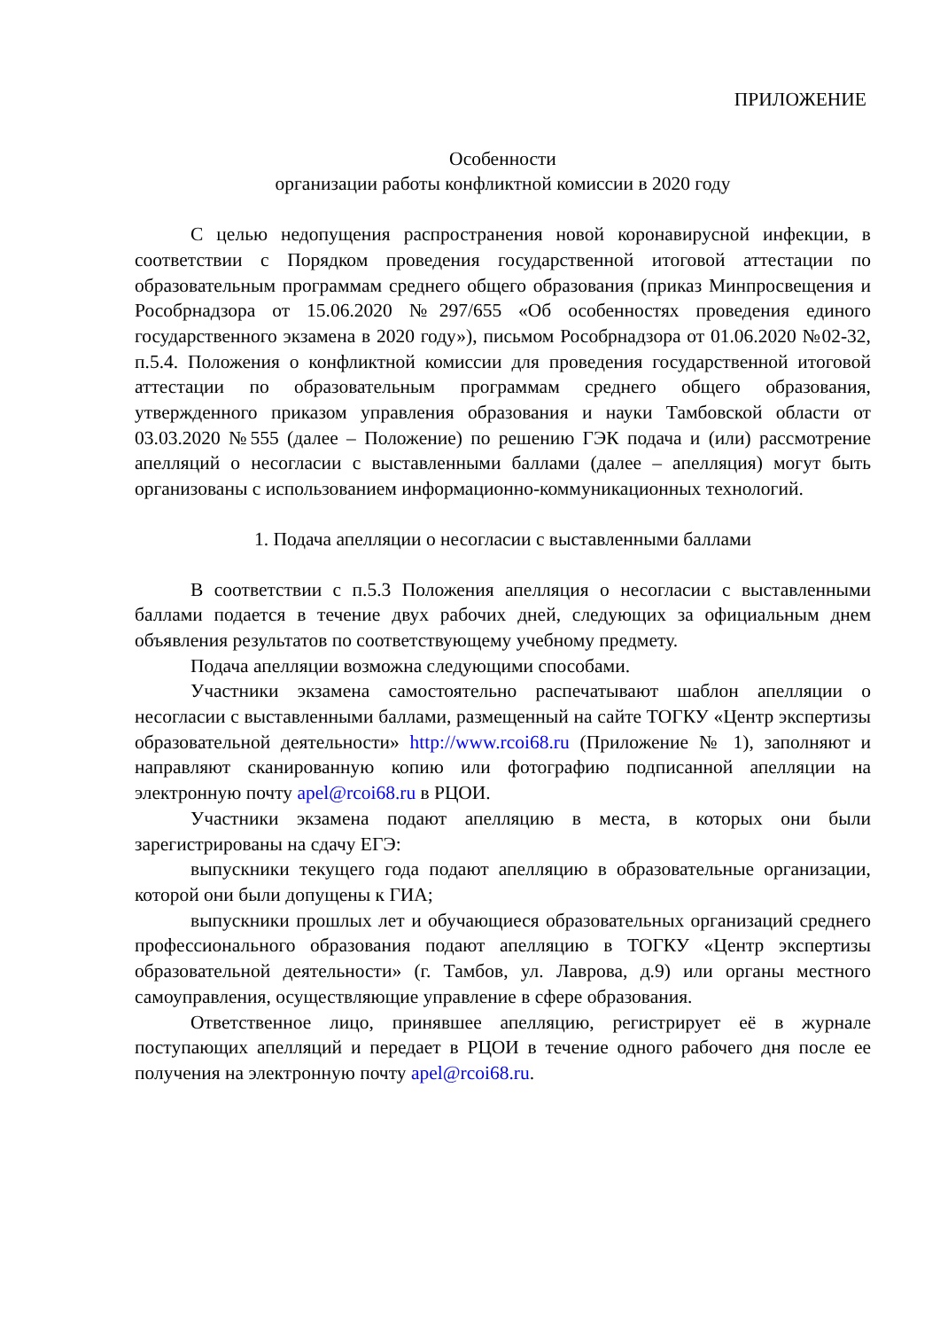ПРИЛОЖЕНИЕ
Особенности
организации работы конфликтной комиссии в 2020 году
С целью недопущения распространения новой коронавирусной инфекции, в соответствии с Порядком проведения государственной итоговой аттестации по образовательным программам среднего общего образования (приказ Минпросвещения и Рособрнадзора от 15.06.2020 №297/655 «Об особенностях проведения единого государственного экзамена в 2020 году»), письмом Рособрнадзора от 01.06.2020 №02-32, п.5.4. Положения о конфликтной комиссии для проведения государственной итоговой аттестации по образовательным программам среднего общего образования, утвержденного приказом управления образования и науки Тамбовской области от 03.03.2020 №555 (далее – Положение) по решению ГЭК подача и (или) рассмотрение апелляций о несогласии с выставленными баллами (далее – апелляция) могут быть организованы с использованием информационно-коммуникационных технологий.
1. Подача апелляции о несогласии с выставленными баллами
В соответствии с п.5.3 Положения апелляция о несогласии с выставленными баллами подается в течение двух рабочих дней, следующих за официальным днем объявления результатов по соответствующему учебному предмету.
Подача апелляции возможна следующими способами.
Участники экзамена самостоятельно распечатывают шаблон апелляции о несогласии с выставленными баллами, размещенный на сайте ТОГКУ «Центр экспертизы образовательной деятельности» http://www.rcoi68.ru (Приложение № 1), заполняют и направляют сканированную копию или фотографию подписанной апелляции на электронную почту apel@rcoi68.ru в РЦОИ.
Участники экзамена подают апелляцию в места, в которых они были зарегистрированы на сдачу ЕГЭ:
выпускники текущего года подают апелляцию в образовательные организации, которой они были допущены к ГИА;
выпускники прошлых лет и обучающиеся образовательных организаций среднего профессионального образования подают апелляцию в ТОГКУ «Центр экспертизы образовательной деятельности» (г. Тамбов, ул. Лаврова, д.9) или органы местного самоуправления, осуществляющие управление в сфере образования.
Ответственное лицо, принявшее апелляцию, регистрирует её в журнале поступающих апелляций и передает в РЦОИ в течение одного рабочего дня после ее получения на электронную почту apel@rcoi68.ru.